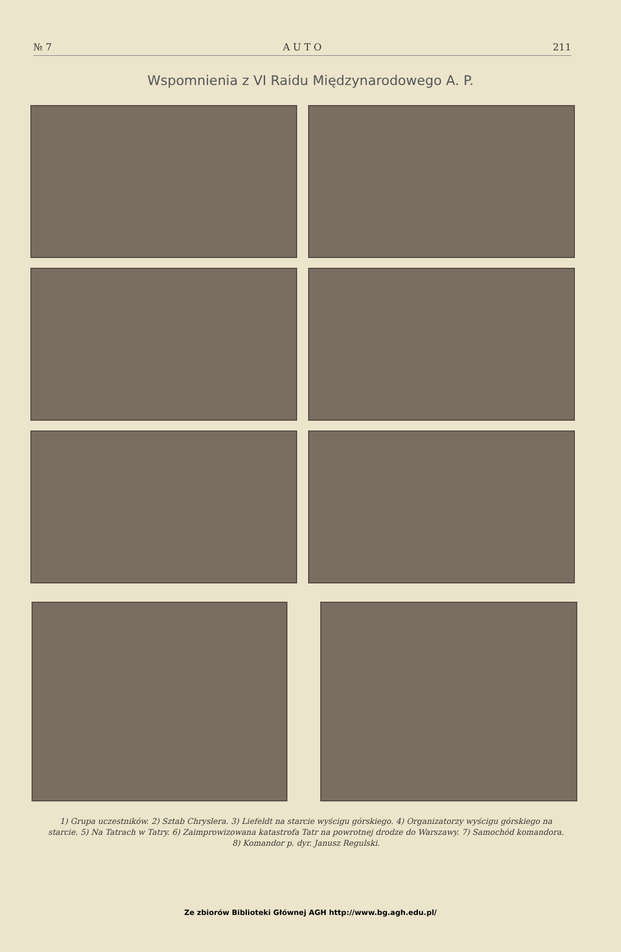№ 7 A U T O 211
Wspomnienia z VI Raidu Międzynarodowego A. P.
1) Grupa uczestników. 2) Sztab Chryslera. 3) Liefeldt na starcie wyścigu górskiego. 4) Organizatorzy wyścigu górskiego na starcie. 5) Na Tatrach w Tatry. 6) Zaimprowizowana katastrofa Tatr na powrotnej drodze do Warszawy. 7) Samochód komandora. 8) Komandor p. dyr. Janusz Regulski.
Ze zbiorów Biblioteki Głównej AGH http://www.bg.agh.edu.pl/